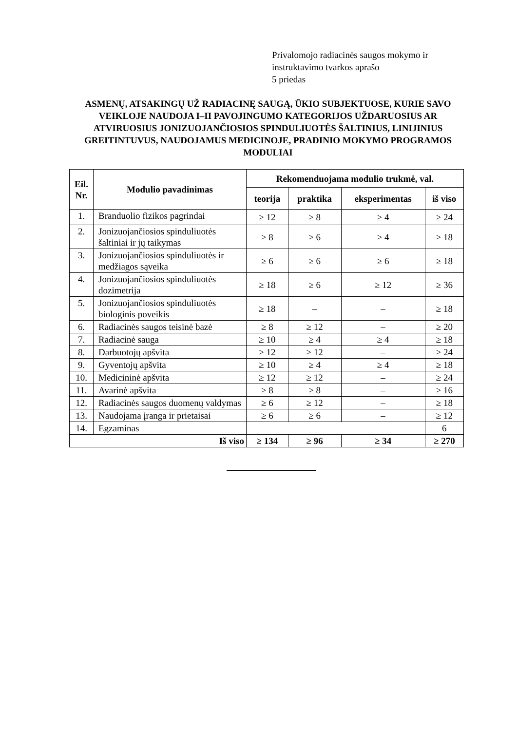Privalomojo radiacinės saugos mokymo ir
instruktavimo tvarkos aprašo
5 priedas
ASMENŲ, ATSAKINGŲ UŽ RADIACINĘ SAUGĄ, ŪKIO SUBJEKTUOSE, KURIE SAVO VEIKLOJE NAUDOJA I–II PAVOJINGUMO KATEGORIJOS UŽDARUOSIUS AR ATVIRUOSIUS JONIZUOJANČIOSIOS SPINDULIUOTĖS ŠALTINIUS, LINIJINIUS GREITINTUVUS, NAUDOJAMUS MEDICINOJE, PRADINIO MOKYMO PROGRAMOS MODULIAI
| Eil. Nr. | Modulio pavadinimas | Rekomenduojama modulio trukmė, val. | | | |
| --- | --- | --- | --- | --- | --- |
| | | teorija | praktika | eksperimentas | iš viso |
| 1. | Branduolio fizikos pagrindai | ≥ 12 | ≥ 8 | ≥ 4 | ≥ 24 |
| 2. | Jonizuojančiosios spinduliuotės šaltiniai ir jų taikymas | ≥ 8 | ≥ 6 | ≥ 4 | ≥ 18 |
| 3. | Jonizuojančiosios spinduliuotės ir medžiagos sąveika | ≥ 6 | ≥ 6 | ≥ 6 | ≥ 18 |
| 4. | Jonizuojančiosios spinduliuotės dozimetrija | ≥ 18 | ≥ 6 | ≥ 12 | ≥ 36 |
| 5. | Jonizuojančiosios spinduliuotės biologinis poveikis | ≥ 18 | – | – | ≥ 18 |
| 6. | Radiacinės saugos teisinė bazė | ≥ 8 | ≥ 12 | – | ≥ 20 |
| 7. | Radiacinė sauga | ≥ 10 | ≥ 4 | ≥ 4 | ≥ 18 |
| 8. | Darbuotojų apšvita | ≥ 12 | ≥ 12 | – | ≥ 24 |
| 9. | Gyventojų apšvita | ≥ 10 | ≥ 4 | ≥ 4 | ≥ 18 |
| 10. | Medicininė apšvita | ≥ 12 | ≥ 12 | – | ≥ 24 |
| 11. | Avarinė apšvita | ≥ 8 | ≥ 8 | – | ≥ 16 |
| 12. | Radiacinės saugos duomenų valdymas | ≥ 6 | ≥ 12 | – | ≥ 18 |
| 13. | Naudojama įranga ir prietaisai | ≥ 6 | ≥ 6 | – | ≥ 12 |
| 14. | Egzaminas | | | | 6 |
| Iš viso | | ≥ 134 | ≥ 96 | ≥ 34 | ≥ 270 |